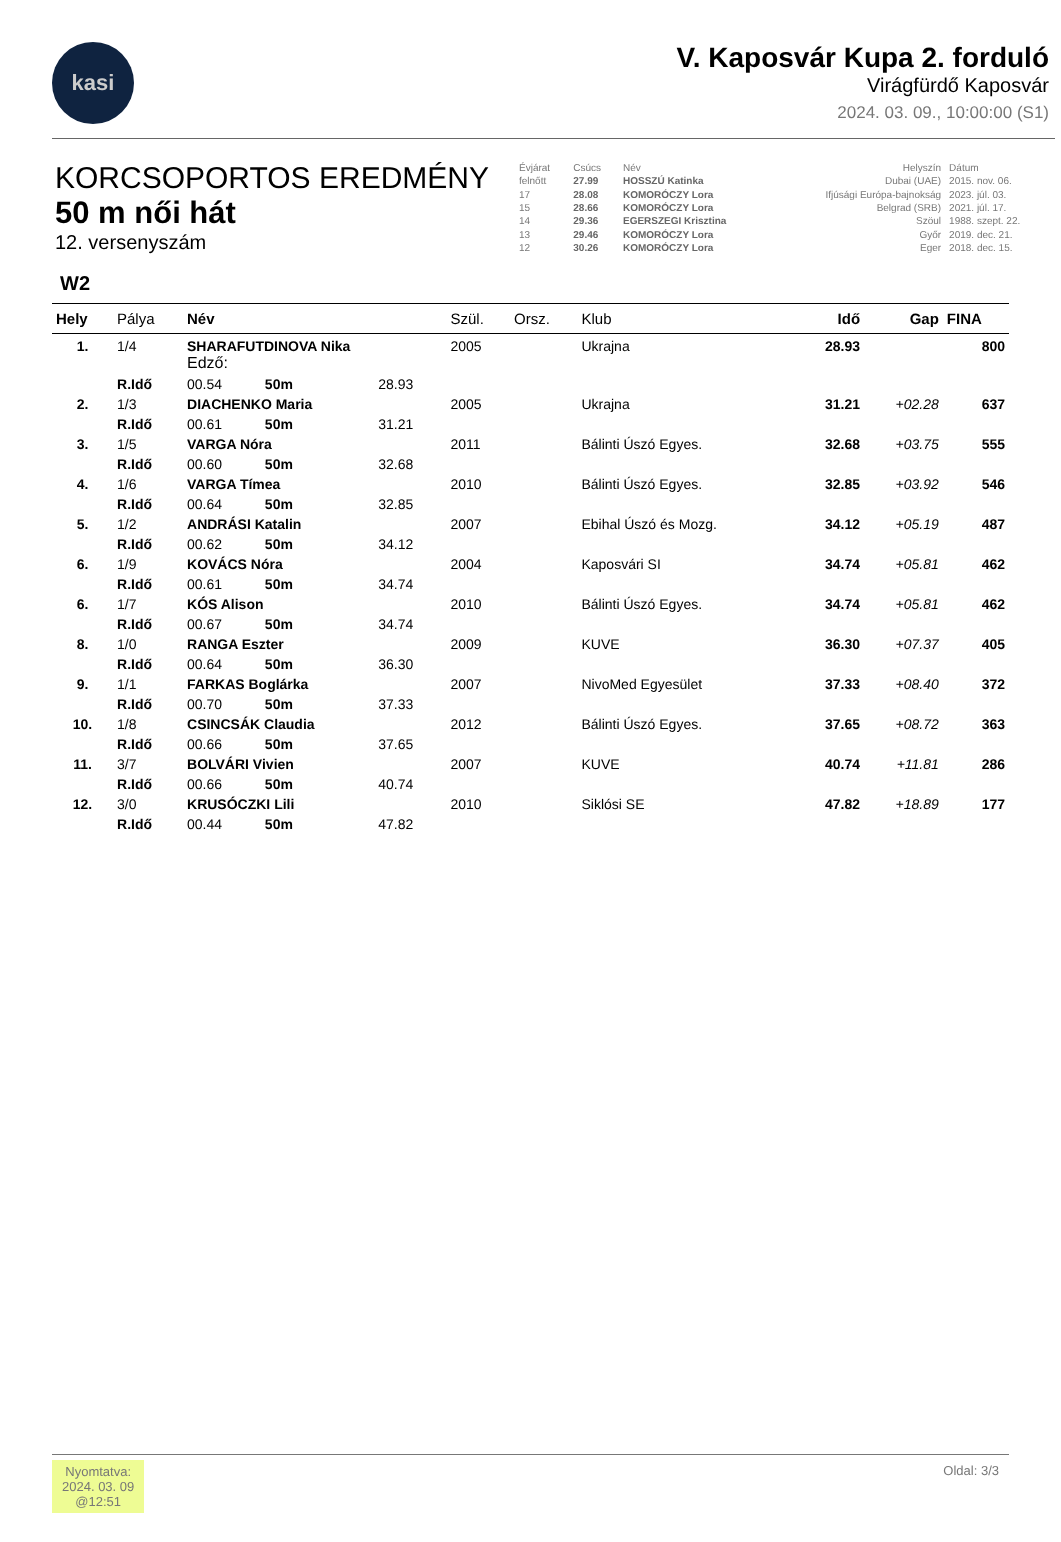kasi
V. Kaposvár Kupa 2. forduló
Virágfürdő Kaposvár
2024. 03. 09., 10:00:00 (S1)
KORCSOPORTOS EREDMÉNY
50 m női hát
12. versenyszám
| Évjárat | Csúcs | Név | Helyszín | Dátum |
| --- | --- | --- | --- | --- |
| felnőtt | 27.99 | HOSSZÚ Katinka | Dubai (UAE) | 2015. nov. 06. |
| 17 | 28.08 | KOMORÓCZY Lora | Ifjúsági Európa-bajnokság | 2023. júl. 03. |
| 15 | 28.66 | KOMORÓCZY Lora | Belgrad (SRB) | 2021. júl. 17. |
| 14 | 29.36 | EGERSZEGI Krisztina | Szöul | 1988. szept. 22. |
| 13 | 29.46 | KOMORÓCZY Lora | Győr | 2019. dec. 21. |
| 12 | 30.26 | KOMORÓCZY Lora | Eger | 2018. dec. 15. |
W2
| Hely | Pálya | Név | | Szül. | Orsz. | Klub | Idő | Gap | FINA |
| --- | --- | --- | --- | --- | --- | --- | --- | --- | --- |
| 1. | 1/4 | SHARAFUTDINOVA Nika Edző: | | 2005 | | Ukrajna | 28.93 | | 800 |
| | R.Idő | 00.54 50m | 28.93 | | | | | | |
| 2. | 1/3 | DIACHENKO Maria | | 2005 | | Ukrajna | 31.21 | +02.28 | 637 |
| | R.Idő | 00.61 50m | 31.21 | | | | | | |
| 3. | 1/5 | VARGA Nóra | | 2011 | | Bálinti Úszó Egyes. | 32.68 | +03.75 | 555 |
| | R.Idő | 00.60 50m | 32.68 | | | | | | |
| 4. | 1/6 | VARGA Tímea | | 2010 | | Bálinti Úszó Egyes. | 32.85 | +03.92 | 546 |
| | R.Idő | 00.64 50m | 32.85 | | | | | | |
| 5. | 1/2 | ANDRÁSI Katalin | | 2007 | | Ebihal Úszó és Mozg. | 34.12 | +05.19 | 487 |
| | R.Idő | 00.62 50m | 34.12 | | | | | | |
| 6. | 1/9 | KOVÁCS Nóra | | 2004 | | Kaposvári SI | 34.74 | +05.81 | 462 |
| | R.Idő | 00.61 50m | 34.74 | | | | | | |
| 6. | 1/7 | KÓS Alison | | 2010 | | Bálinti Úszó Egyes. | 34.74 | +05.81 | 462 |
| | R.Idő | 00.67 50m | 34.74 | | | | | | |
| 8. | 1/0 | RANGA Eszter | | 2009 | | KUVE | 36.30 | +07.37 | 405 |
| | R.Idő | 00.64 50m | 36.30 | | | | | | |
| 9. | 1/1 | FARKAS Boglárka | | 2007 | | NivoMed Egyesület | 37.33 | +08.40 | 372 |
| | R.Idő | 00.70 50m | 37.33 | | | | | | |
| 10. | 1/8 | CSINCSÁK Claudia | | 2012 | | Bálinti Úszó Egyes. | 37.65 | +08.72 | 363 |
| | R.Idő | 00.66 50m | 37.65 | | | | | | |
| 11. | 3/7 | BOLVÁRI Vivien | | 2007 | | KUVE | 40.74 | +11.81 | 286 |
| | R.Idő | 00.66 50m | 40.74 | | | | | | |
| 12. | 3/0 | KRUSÓCZKI Lili | | 2010 | | Siklósi SE | 47.82 | +18.89 | 177 |
| | R.Idő | 00.44 50m | 47.82 | | | | | | |
Nyomtatva:
2024. 03. 09
@12:51
Oldal: 3/3